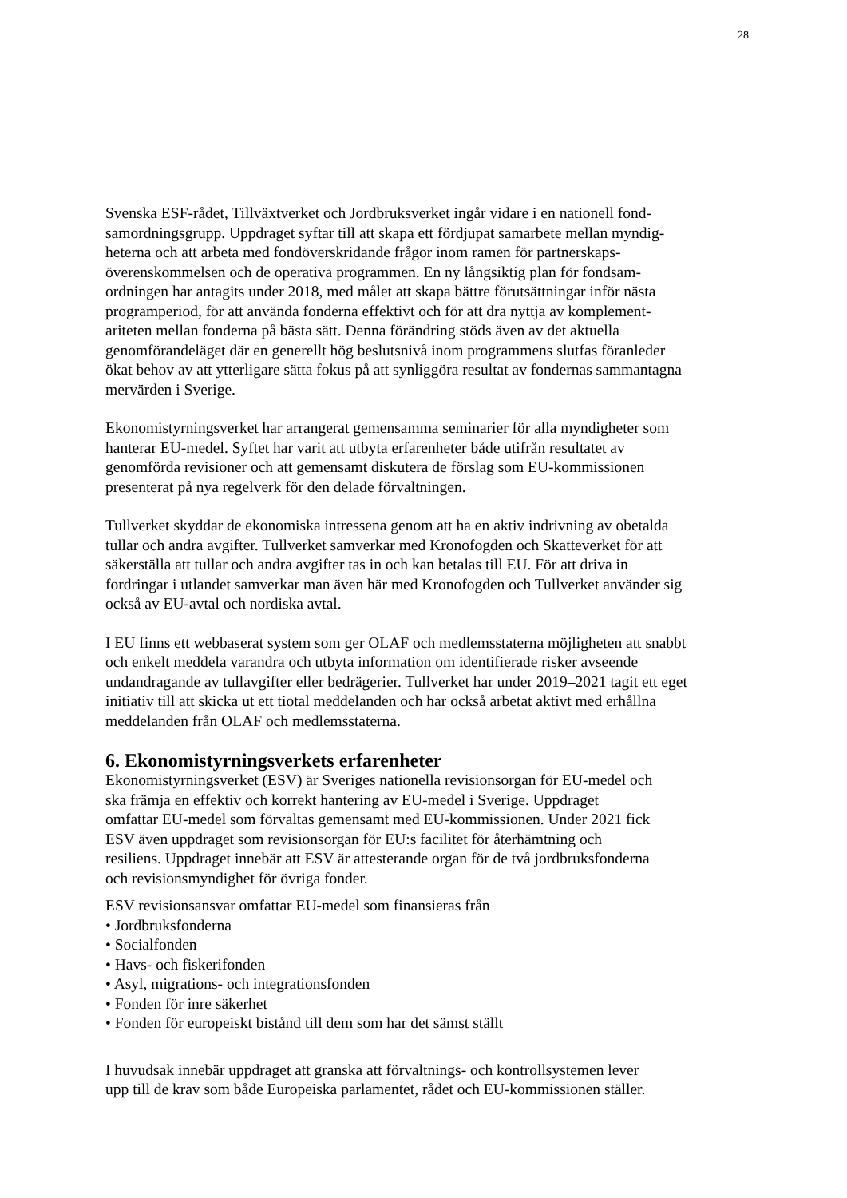28
Svenska ESF-rådet, Tillväxtverket och Jordbruksverket ingår vidare i en nationell fond- samordningsgrupp. Uppdraget syftar till att skapa ett fördjupat samarbete mellan myndig- heterna och att arbeta med fondöverskridande frågor inom ramen för partnerskaps- överenskommelsen och de operativa programmen. En ny långsiktig plan för fondsam- ordningen har antagits under 2018, med målet att skapa bättre förutsättningar inför nästa programperiod, för att använda fonderna effektivt och för att dra nyttja av komplement- ariteten mellan fonderna på bästa sätt. Denna förändring stöds även av det aktuella genomförandeläget där en generellt hög beslutsnivå inom programmens slutfas föranleder ökat behov av att ytterligare sätta fokus på att synliggöra resultat av fondernas sammantagna mervärden i Sverige.
Ekonomistyrningsverket har arrangerat gemensamma seminarier för alla myndigheter som hanterar EU-medel. Syftet har varit att utbyta erfarenheter både utifrån resultatet av genomförda revisioner och att gemensamt diskutera de förslag som EU-kommissionen presenterat på nya regelverk för den delade förvaltningen.
Tullverket skyddar de ekonomiska intressena genom att ha en aktiv indrivning av obetalda tullar och andra avgifter. Tullverket samverkar med Kronofogden och Skatteverket för att säkerställa att tullar och andra avgifter tas in och kan betalas till EU. För att driva in fordringar i utlandet samverkar man även här med Kronofogden och Tullverket använder sig också av EU-avtal och nordiska avtal.
I EU finns ett webbaserat system som ger OLAF och medlemsstaterna möjligheten att snabbt och enkelt meddela varandra och utbyta information om identifierade risker avseende undandragande av tullavgifter eller bedrägerier. Tullverket har under 2019–2021 tagit ett eget initiativ till att skicka ut ett tiotal meddelanden och har också arbetat aktivt med erhållna meddelanden från OLAF och medlemsstaterna.
6. Ekonomistyrningsverkets erfarenheter
Ekonomistyrningsverket (ESV) är Sveriges nationella revisionsorgan för EU-medel och ska främja en effektiv och korrekt hantering av EU-medel i Sverige. Uppdraget omfattar EU-medel som förvaltas gemensamt med EU-kommissionen. Under 2021 fick ESV även uppdraget som revisionsorgan för EU:s facilitet för återhämtning och resiliens. Uppdraget innebär att ESV är attesterande organ för de två jordbruksfonderna och revisionsmyndighet för övriga fonder.
ESV revisionsansvar omfattar EU-medel som finansieras från
• Jordbruksfonderna
• Socialfonden
• Havs- och fiskerifonden
• Asyl, migrations- och integrationsfonden
• Fonden för inre säkerhet
• Fonden för europeiskt bistånd till dem som har det sämst ställt
I huvudsak innebär uppdraget att granska att förvaltnings- och kontrollsystemen lever upp till de krav som både Europeiska parlamentet, rådet och EU-kommissionen ställer.